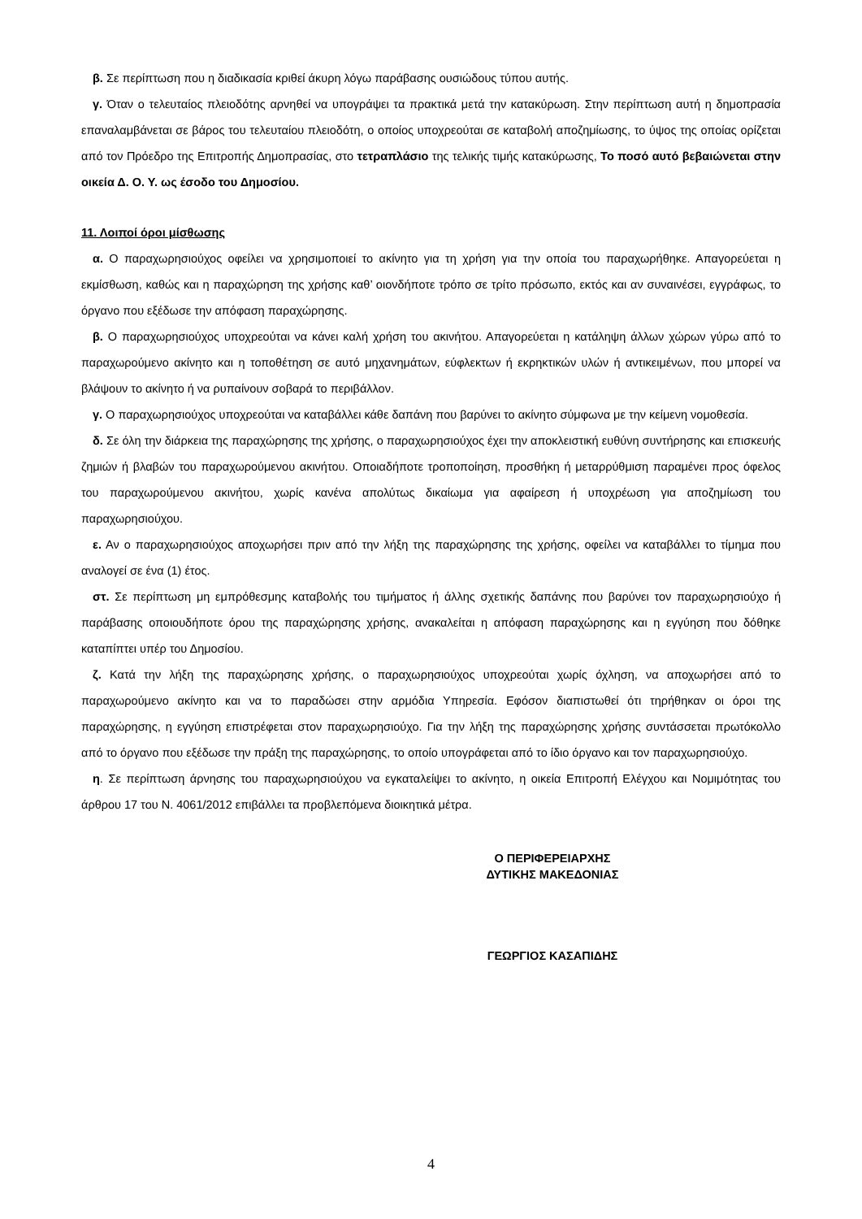β. Σε περίπτωση που η διαδικασία κριθεί άκυρη λόγω παράβασης ουσιώδους τύπου αυτής.
γ. Όταν ο τελευταίος πλειοδότης αρνηθεί να υπογράψει τα πρακτικά μετά την κατακύρωση. Στην περίπτωση αυτή η δημοπρασία επαναλαμβάνεται σε βάρος του τελευταίου πλειοδότη, ο οποίος υποχρεούται σε καταβολή αποζημίωσης, το ύψος της οποίας ορίζεται από τον Πρόεδρο της Επιτροπής Δημοπρασίας, στο τετραπλάσιο της τελικής τιμής κατακύρωσης, Το ποσό αυτό βεβαιώνεται στην οικεία Δ. Ο. Υ. ως έσοδο του Δημοσίου.
11. Λοιποί όροι μίσθωσης
α. Ο παραχωρησιούχος οφείλει να χρησιμοποιεί το ακίνητο για τη χρήση για την οποία του παραχωρήθηκε. Απαγορεύεται η εκμίσθωση, καθώς και η παραχώρηση της χρήσης καθ’ οιονδήποτε τρόπο σε τρίτο πρόσωπο, εκτός και αν συναινέσει, εγγράφως, το όργανο που εξέδωσε την απόφαση παραχώρησης.
β. Ο παραχωρησιούχος υποχρεούται να κάνει καλή χρήση του ακινήτου. Απαγορεύεται η κατάληψη άλλων χώρων γύρω από το παραχωρούμενο ακίνητο και η τοποθέτηση σε αυτό μηχανημάτων, εύφλεκτων ή εκρηκτικών υλών ή αντικειμένων, που μπορεί να βλάψουν το ακίνητο ή να ρυπαίνουν σοβαρά το περιβάλλον.
γ. Ο παραχωρησιούχος υποχρεούται να καταβάλλει κάθε δαπάνη που βαρύνει το ακίνητο σύμφωνα με την κείμενη νομοθεσία.
δ. Σε όλη την διάρκεια της παραχώρησης της χρήσης, ο παραχωρησιούχος έχει την αποκλειστική ευθύνη συντήρησης και επισκευής ζημιών ή βλαβών του παραχωρούμενου ακινήτου. Οποιαδήποτε τροποποίηση, προσθήκη ή μεταρρύθμιση παραμένει προς όφελος του παραχωρούμενου ακινήτου, χωρίς κανένα απολύτως δικαίωμα για αφαίρεση ή υποχρέωση για αποζημίωση του παραχωρησιούχου.
ε. Αν ο παραχωρησιούχος αποχωρήσει πριν από την λήξη της παραχώρησης της χρήσης, οφείλει να καταβάλλει το τίμημα που αναλογεί σε ένα (1) έτος.
στ. Σε περίπτωση μη εμπρόθεσμης καταβολής του τιμήματος ή άλλης σχετικής δαπάνης που βαρύνει τον παραχωρησιούχο ή παράβασης οποιουδήποτε όρου της παραχώρησης χρήσης, ανακαλείται η απόφαση παραχώρησης και η εγγύηση που δόθηκε καταπίπτει υπέρ του Δημοσίου.
ζ. Κατά την λήξη της παραχώρησης χρήσης, ο παραχωρησιούχος υποχρεούται χωρίς όχληση, να αποχωρήσει από το παραχωρούμενο ακίνητο και να το παραδώσει στην αρμόδια Υπηρεσία. Εφόσον διαπιστωθεί ότι τηρήθηκαν οι όροι της παραχώρησης, η εγγύηση επιστρέφεται στον παραχωρησιούχο. Για την λήξη της παραχώρησης χρήσης συντάσσεται πρωτόκολλο από το όργανο που εξέδωσε την πράξη της παραχώρησης, το οποίο υπογράφεται από το ίδιο όργανο και τον παραχωρησιούχο.
η. Σε περίπτωση άρνησης του παραχωρησιούχου να εγκαταλείψει το ακίνητο, η οικεία Επιτροπή Ελέγχου και Νομιμότητας του άρθρου 17 του Ν. 4061/2012 επιβάλλει τα προβλεπόμενα διοικητικά μέτρα.
Ο ΠΕΡΙΦΕΡΕΙΑΡΧΗΣ
ΔΥΤΙΚΗΣ ΜΑΚΕΔΟΝΙΑΣ
ΓΕΩΡΓΙΟΣ ΚΑΣΑΠΙΔΗΣ
4